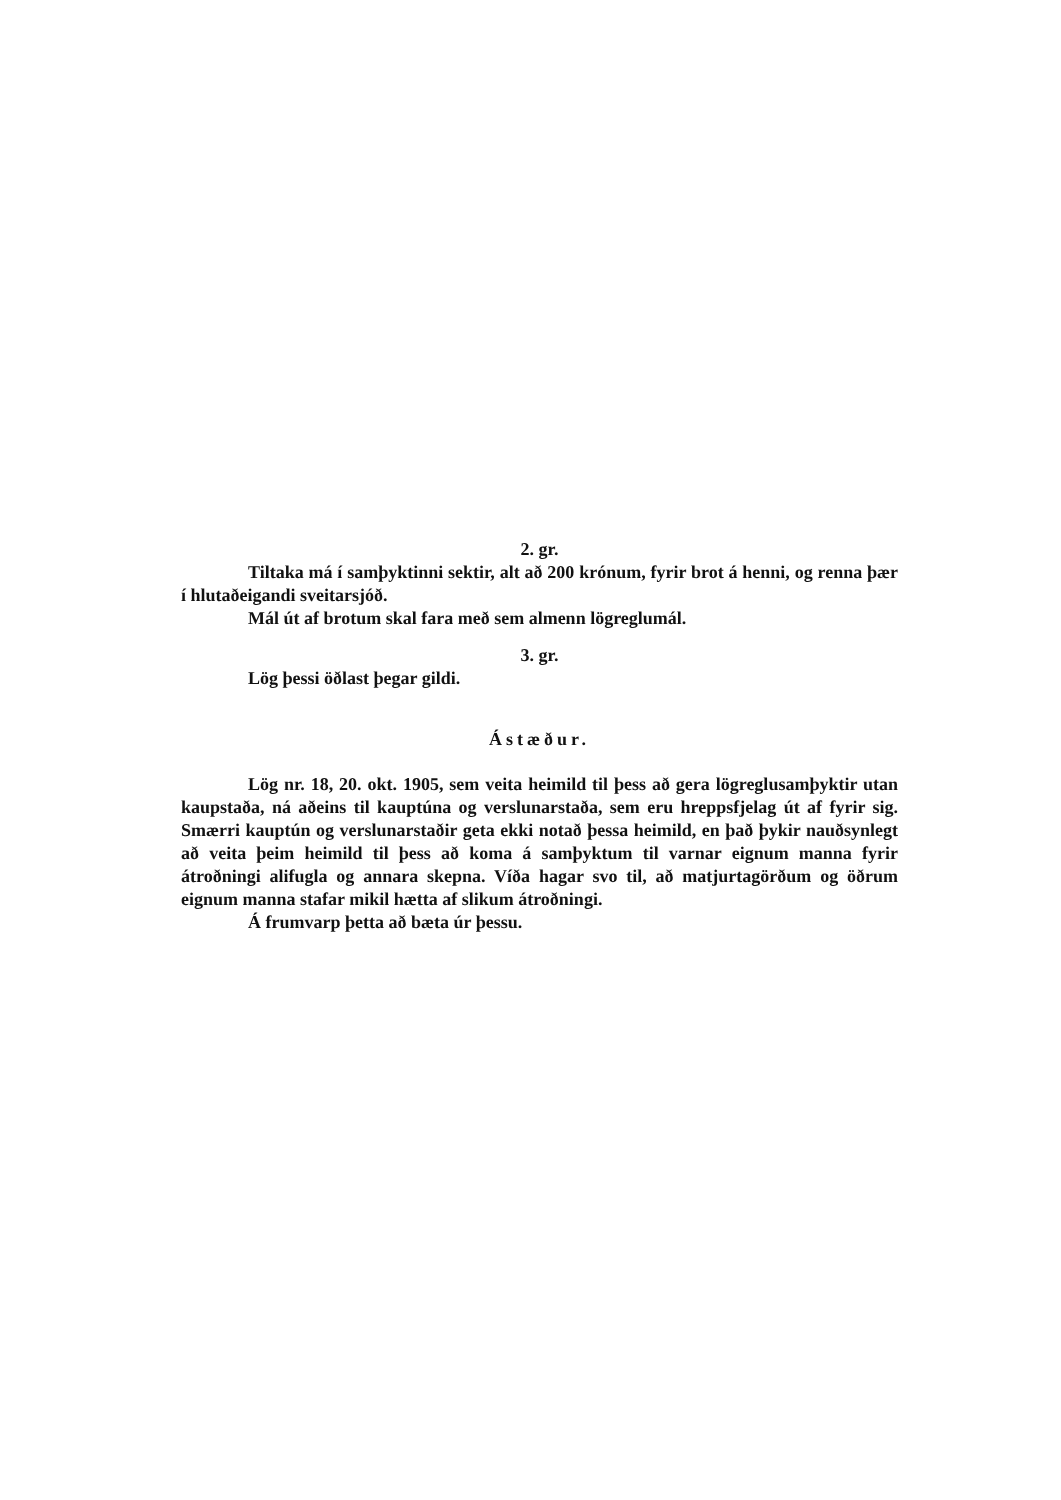2. gr.
Tiltaka má í samþyktinni sektir, alt að 200 krónum, fyrir brot á henni, og renna þær í hlutaðeigandi sveitarsjóð.
Mál út af brotum skal fara með sem almenn lögreglumál.
3. gr.
Lög þessi öðlast þegar gildi.
Ástæður.
Lög nr. 18, 20. okt. 1905, sem veita heimild til þess að gera lögreglusamþyktir utan kaupstaða, ná aðeins til kauptúna og verslunarstaða, sem eru hreppsfjelag út af fyrir sig. Smærri kauptún og verslunarstaðir geta ekki notað þessa heimild, en það þykir nauðsynlegt að veita þeim heimild til þess að koma á samþyktum til varnar eignum manna fyrir átroðningi alifugla og annara skepna. Víða hagar svo til, að matjurtagörðum og öðrum eignum manna stafar mikil hætta af slikum átroðningi.
Á frumvarp þetta að bæta úr þessu.